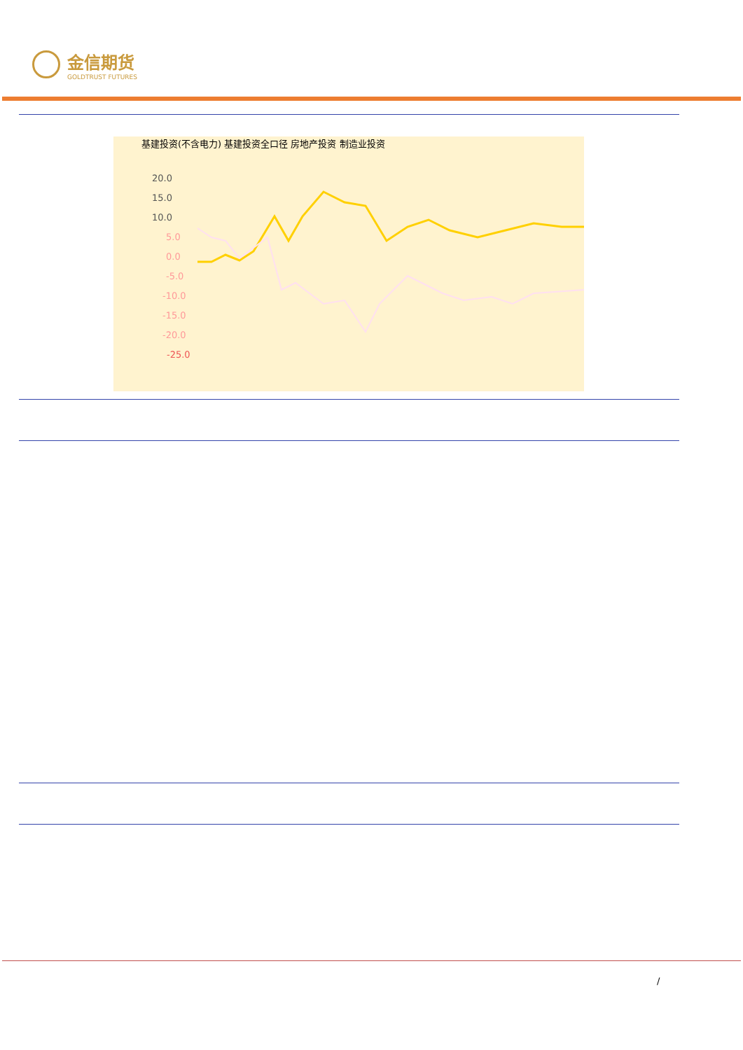金信期货
GOLDTRUST FUTURES
基建投资(不含电力) 基建投资全口径 房地产投资 制造业投资
20.0
15.0
10.0
5.0
0.0
-5.0
-10.0
-15.0
-20.0
-25.0
/